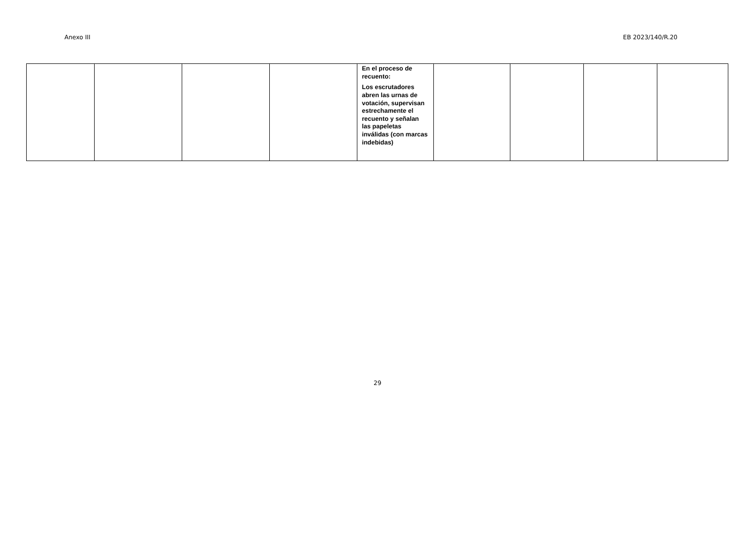Anexo III EB 2023/140/R.20
| | | | | En el proceso de recuento: Los escrutadores abren las urnas de votación, supervisan estrechamente el recuento y señalan las papeletas inválidas (con marcas indebidas) | | | | |
29